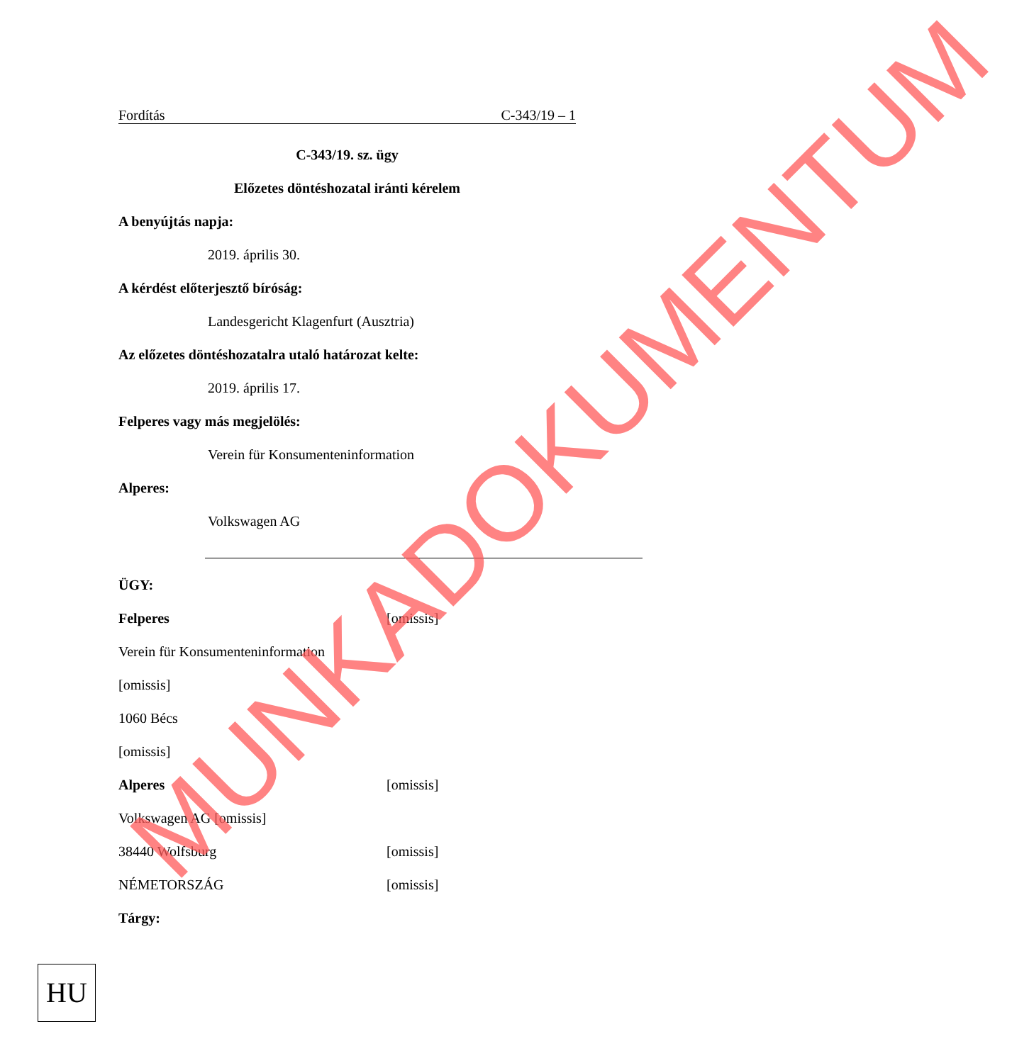Fordítás C-343/19 – 1
C-343/19. sz. ügy
Előzetes döntéshozatal iránti kérelem
A benyújtás napja:
2019. április 30.
A kérdést előterjesztő bíróság:
Landesgericht Klagenfurt (Ausztria)
Az előzetes döntéshozatalra utaló határozat kelte:
2019. április 17.
Felperes vagy más megjelölés:
Verein für Konsumenteninformation
Alperes:
Volkswagen AG
ÜGY:
Felperes [omissis]
Verein für Konsumenteninformation
[omissis]
1060 Bécs
[omissis]
Alperes [omissis]
Volkswagen AG [omissis]
38440 Wolfsburg [omissis]
NÉMETORSZÁG [omissis]
Tárgy:
HU
MUNKADOKUMENTUM